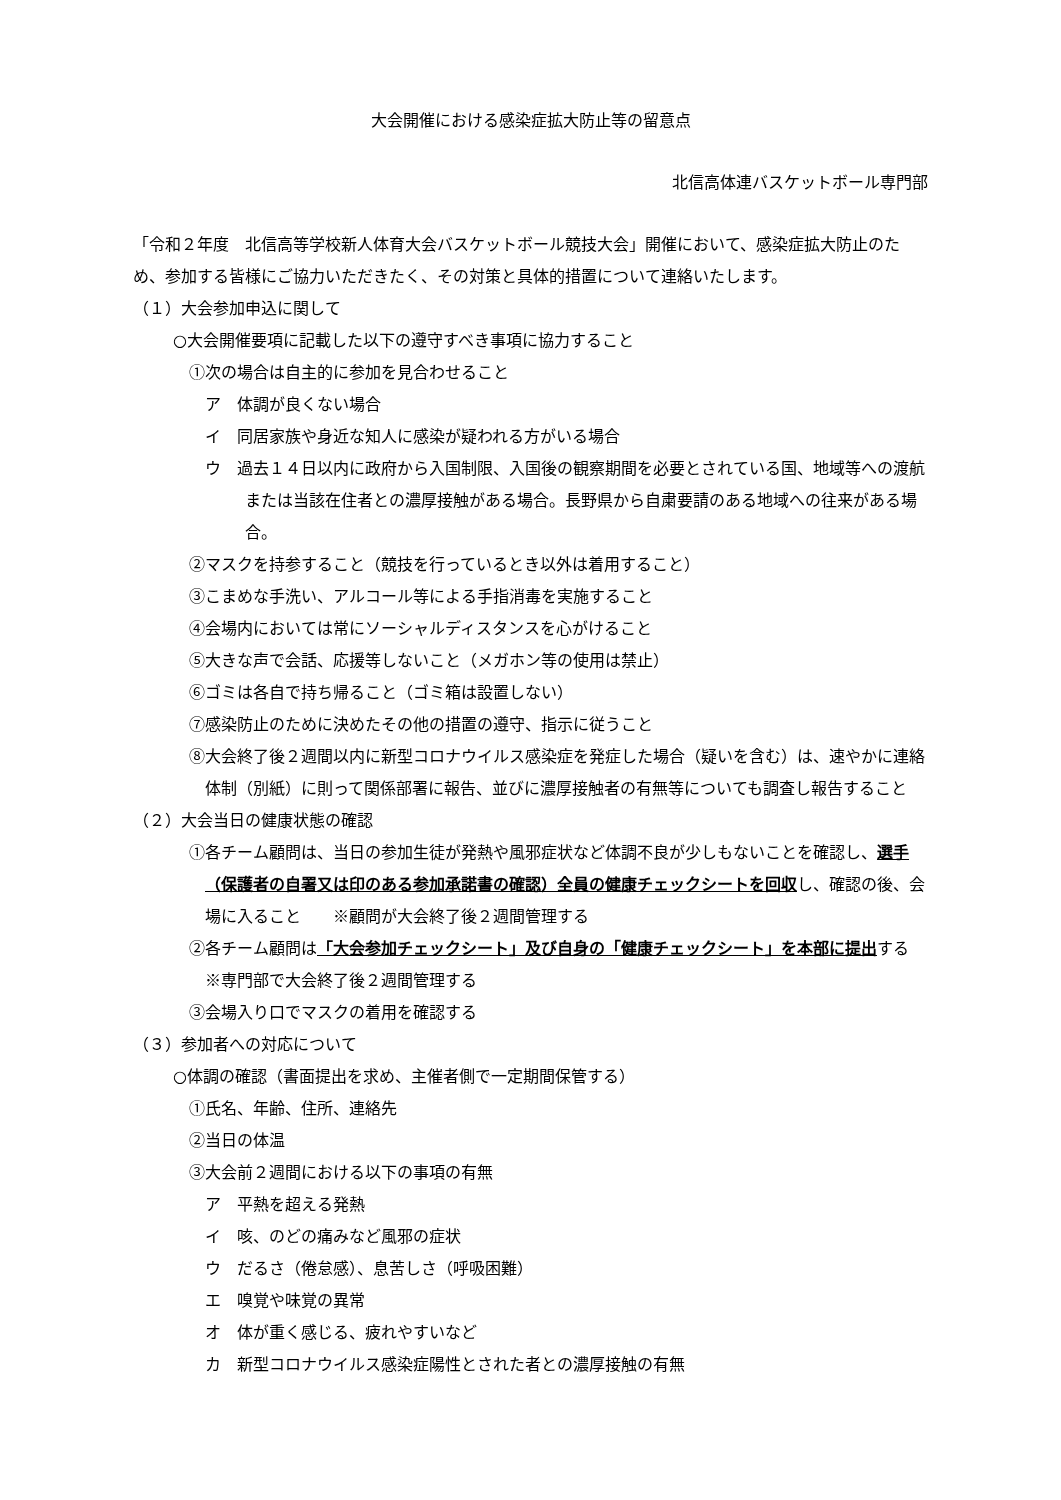大会開催における感染症拡大防止等の留意点
北信高体連バスケットボール専門部
「令和２年度　北信高等学校新人体育大会バスケットボール競技大会」開催において、感染症拡大防止のため、参加する皆様にご協力いただきたく、その対策と具体的措置について連絡いたします。
（１）大会参加申込に関して
○大会開催要項に記載した以下の遵守すべき事項に協力すること
①次の場合は自主的に参加を見合わせること
ア　体調が良くない場合
イ　同居家族や身近な知人に感染が疑われる方がいる場合
ウ　過去１４日以内に政府から入国制限、入国後の観察期間を必要とされている国、地域等への渡航または当該在住者との濃厚接触がある場合。長野県から自粛要請のある地域への往来がある場合。
②マスクを持参すること（競技を行っているとき以外は着用すること）
③こまめな手洗い、アルコール等による手指消毒を実施すること
④会場内においては常にソーシャルディスタンスを心がけること
⑤大きな声で会話、応援等しないこと（メガホン等の使用は禁止）
⑥ゴミは各自で持ち帰ること（ゴミ箱は設置しない）
⑦感染防止のために決めたその他の措置の遵守、指示に従うこと
⑧大会終了後２週間以内に新型コロナウイルス感染症を発症した場合（疑いを含む）は、速やかに連絡体制（別紙）に則って関係部署に報告、並びに濃厚接触者の有無等についても調査し報告すること
（２）大会当日の健康状態の確認
①各チーム顧問は、当日の参加生徒が発熱や風邪症状など体調不良が少しもないことを確認し、選手（保護者の自署又は印のある参加承諾書の確認）全員の健康チェックシートを回収し、確認の後、会場に入ること　　※顧問が大会終了後２週間管理する
②各チーム顧問は「大会参加チェックシート」及び自身の「健康チェックシート」を本部に提出する　　※専門部で大会終了後２週間管理する
③会場入り口でマスクの着用を確認する
（３）参加者への対応について
○体調の確認（書面提出を求め、主催者側で一定期間保管する）
①氏名、年齢、住所、連絡先
②当日の体温
③大会前２週間における以下の事項の有無
ア　平熱を超える発熱
イ　咳、のどの痛みなど風邪の症状
ウ　だるさ（倦怠感）、息苦しさ（呼吸困難）
エ　嗅覚や味覚の異常
オ　体が重く感じる、疲れやすいなど
カ　新型コロナウイルス感染症陽性とされた者との濃厚接触の有無